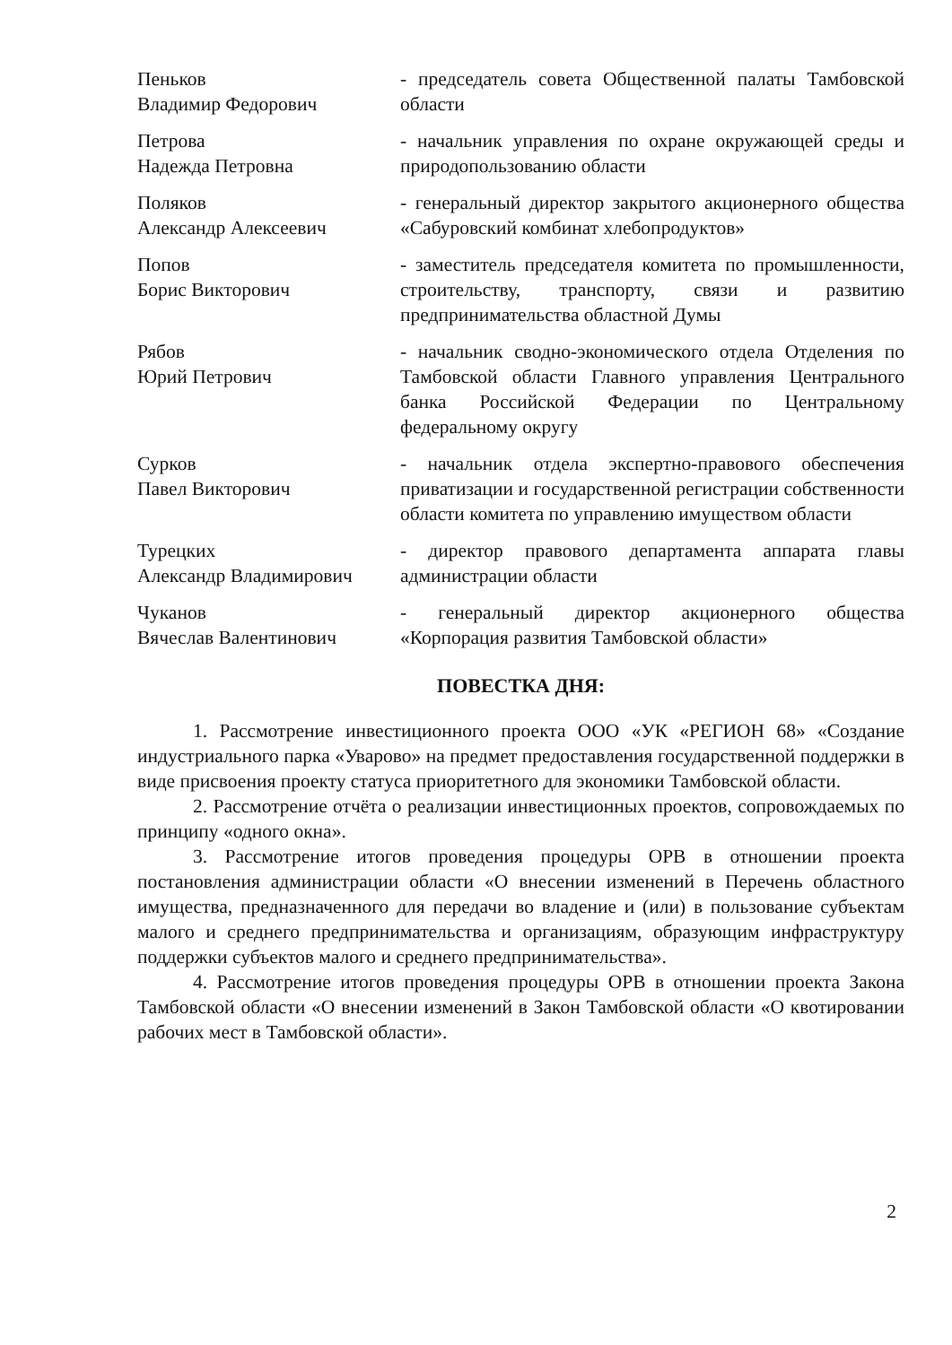Пеньков
Владимир Федорович
- председатель совета Общественной палаты Тамбовской области
Петрова
Надежда Петровна
- начальник управления по охране окружающей среды и природопользованию области
Поляков
Александр Алексеевич
- генеральный директор закрытого акционерного общества «Сабуровский комбинат хлебопродуктов»
Попов
Борис Викторович
- заместитель председателя комитета по промышленности, строительству, транспорту, связи и развитию предпринимательства областной Думы
Рябов
Юрий Петрович
- начальник сводно-экономического отдела Отделения по Тамбовской области Главного управления Центрального банка Российской Федерации по Центральному федеральному округу
Сурков
Павел Викторович
- начальник отдела экспертно-правового обеспечения приватизации и государственной регистрации собственности области комитета по управлению имуществом области
Турецких
Александр Владимирович
- директор правового департамента аппарата главы администрации области
Чуканов
Вячеслав Валентинович
- генеральный директор акционерного общества «Корпорация развития Тамбовской области»
ПОВЕСТКА ДНЯ:
1. Рассмотрение инвестиционного проекта ООО «УК «РЕГИОН 68» «Создание индустриального парка «Уварово» на предмет предоставления государственной поддержки в виде присвоения проекту статуса приоритетного для экономики Тамбовской области.
2. Рассмотрение отчёта о реализации инвестиционных проектов, сопровождаемых по принципу «одного окна».
3. Рассмотрение итогов проведения процедуры ОРВ в отношении проекта постановления администрации области «О внесении изменений в Перечень областного имущества, предназначенного для передачи во владение и (или) в пользование субъектам малого и среднего предпринимательства и организациям, образующим инфраструктуру поддержки субъектов малого и среднего предпринимательства».
4. Рассмотрение итогов проведения процедуры ОРВ в отношении проекта Закона Тамбовской области «О внесении изменений в Закон Тамбовской области «О квотировании рабочих мест в Тамбовской области».
2